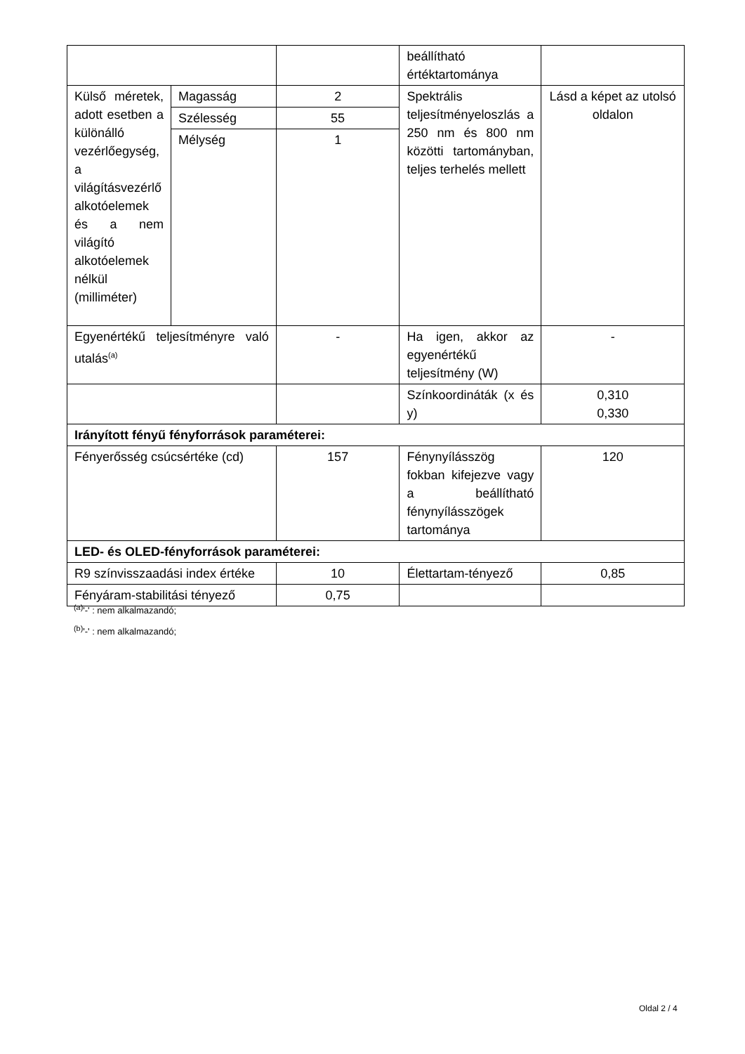| | | | beállítható értéktartománya | |
| Külső méretek, adott esetben a különálló vezérlőegység, a világításvezérlő alkotóelemek és a nem világító alkotóelemek nélkül (milliméter) | Magasság | 2 | Spektrális teljesítményeloszlás a 250 nm és 800 nm közötti tartományban, teljes terhelés mellett | Lásd a képet az utolsó oldalon |
| | Szélesség | 55 | | |
| | Mélység | 1 | | |
| Egyenértékű teljesítményre való utalás<sup>(a)</sup> | | - | Ha igen, akkor az egyenértékű teljesítmény (W) | - |
| | | | Színkoordináták (x és y) | 0,310 0,330 |
| Irányított fényű fényforrások paraméterei: | | | | |
| Fényerősség csúcsértéke (cd) | | 157 | Fénynyílásszög fokban kifejezve vagy a beállítható fénynyílásszögek tartománya | 120 |
| LED- és OLED-fényforrások paraméterei: | | | | |
| R9 színvisszaadási index értéke | | 10 | Élettartam-tényező | 0,85 |
| Fényáram-stabilitási tényező | | 0,75 | | |
<sup>(a)</sup> '-' : nem alkalmazandó;
<sup>(b)</sup> '-' : nem alkalmazandó;
Oldal 2 / 4